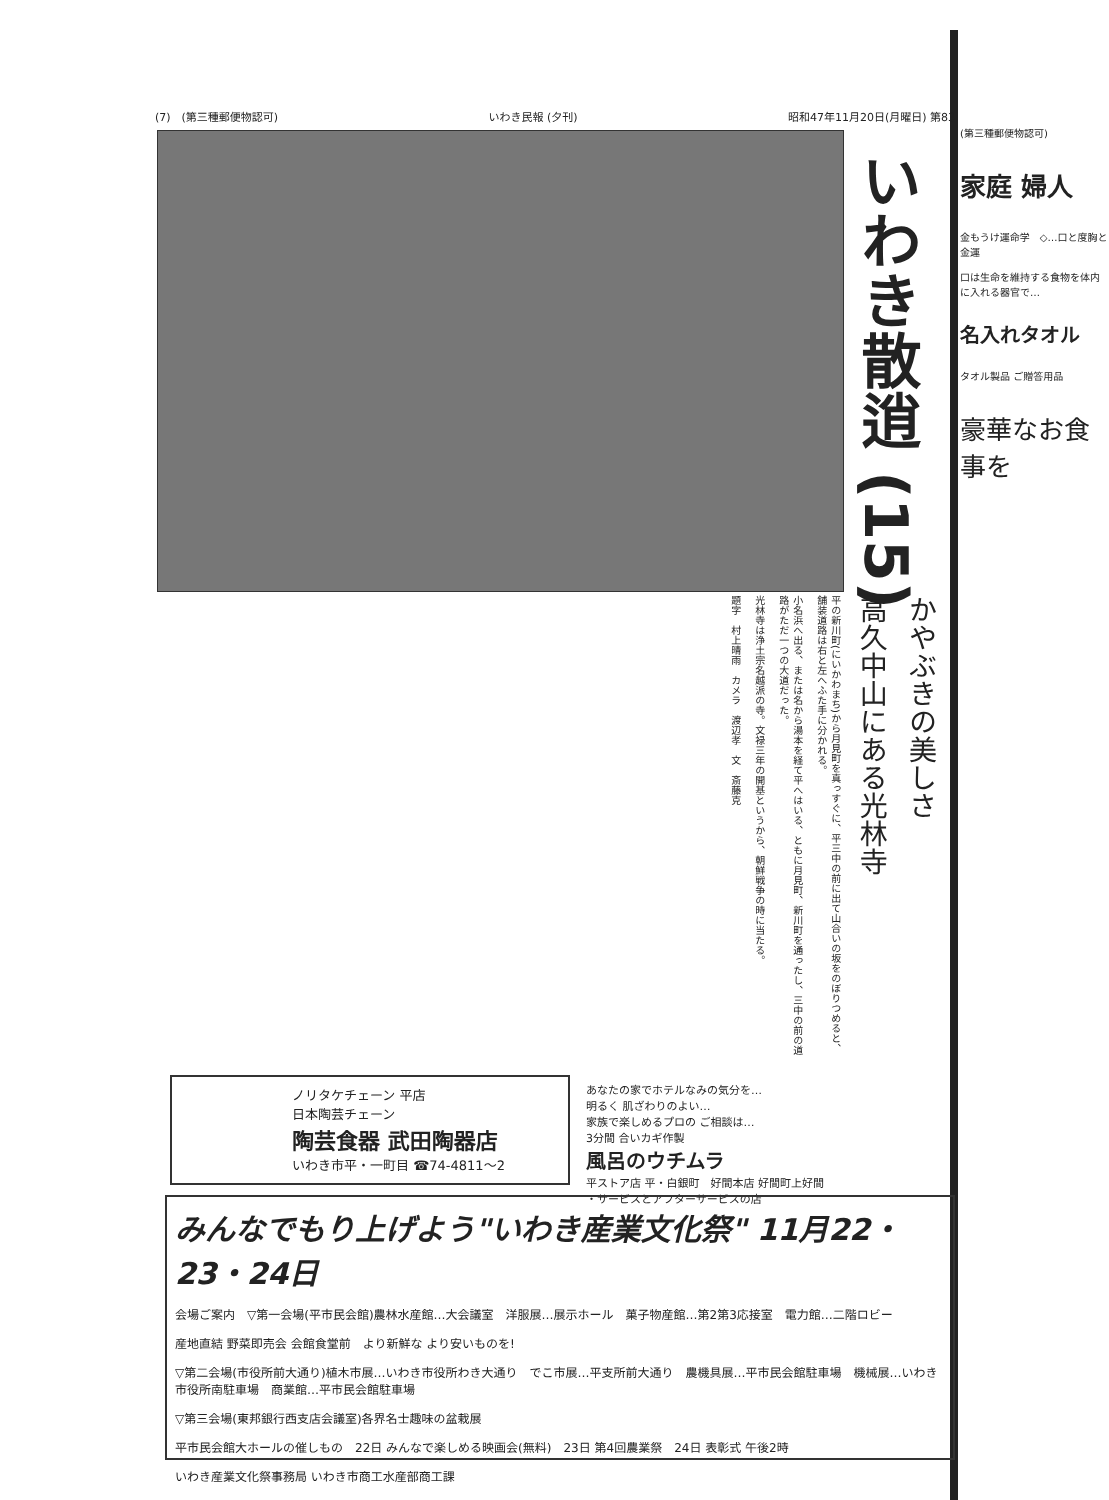(7)　(第三種郵便物認可) いわき民報 (夕刊) 昭和47年11月20日(月曜日) 第83
いわき散逍 (15)
かやぶきの美しさ
高久中山にある光林寺
平の新川町(にいかわまち)から月見町を真っすぐに、平三中の前に出て山合いの坂をのぼりつめると、舗装道路は右と左へふた手に分かれる。
小名浜へ出る、または名から湯本を経て平へはいる、ともに月見町、新川町を通ったし、三中の前の道路がただ一つの大道だった。
光林寺は浄土宗名越派の寺。文禄三年の開基というから、朝鮮戦争の時に当たる。
題字　村上晴雨　カメラ　渡辺孝　文　斎藤克
ノリタケチェーン 平店
日本陶芸チェーン
陶芸食器 武田陶器店
いわき市平・一町目 ☎74-4811〜2
あなたの家でホテルなみの気分を…
明るく 肌ざわりのよい…
家族で楽しめるプロの ご相談は…
3分間 合いカギ作製
風呂のウチムラ
平ストア店 平・白銀町　好間本店 好間町上好間
・サービスとアフターサービスの店
みんなでもり上げよう"いわき産業文化祭" 11月22・23・24日
会場ご案内　▽第一会場(平市民会館)農林水産館…大会議室　洋服展…展示ホール　菓子物産館…第2第3応接室　電力館…二階ロビー
産地直結 野菜即売会 会館食堂前　より新鮮な より安いものを!
▽第二会場(市役所前大通り)植木市展…いわき市役所わき大通り　でこ市展…平支所前大通り　農機具展…平市民会館駐車場　機械展…いわき市役所南駐車場　商業館…平市民会館駐車場
▽第三会場(東邦銀行西支店会議室)各界名士趣味の盆栽展
平市民会館大ホールの催しもの　22日 みんなで楽しめる映画会(無料)　23日 第4回農業祭　24日 表彰式 午後2時
いわき産業文化祭事務局 いわき市商工水産部商工課
(第三種郵便物認可)
家庭 婦人
金もうけ運命学　◇…口と度胸と金運
口は生命を維持する食物を体内に入れる器官で…
名入れタオル
タオル製品 ご贈答用品
豪華なお食事を